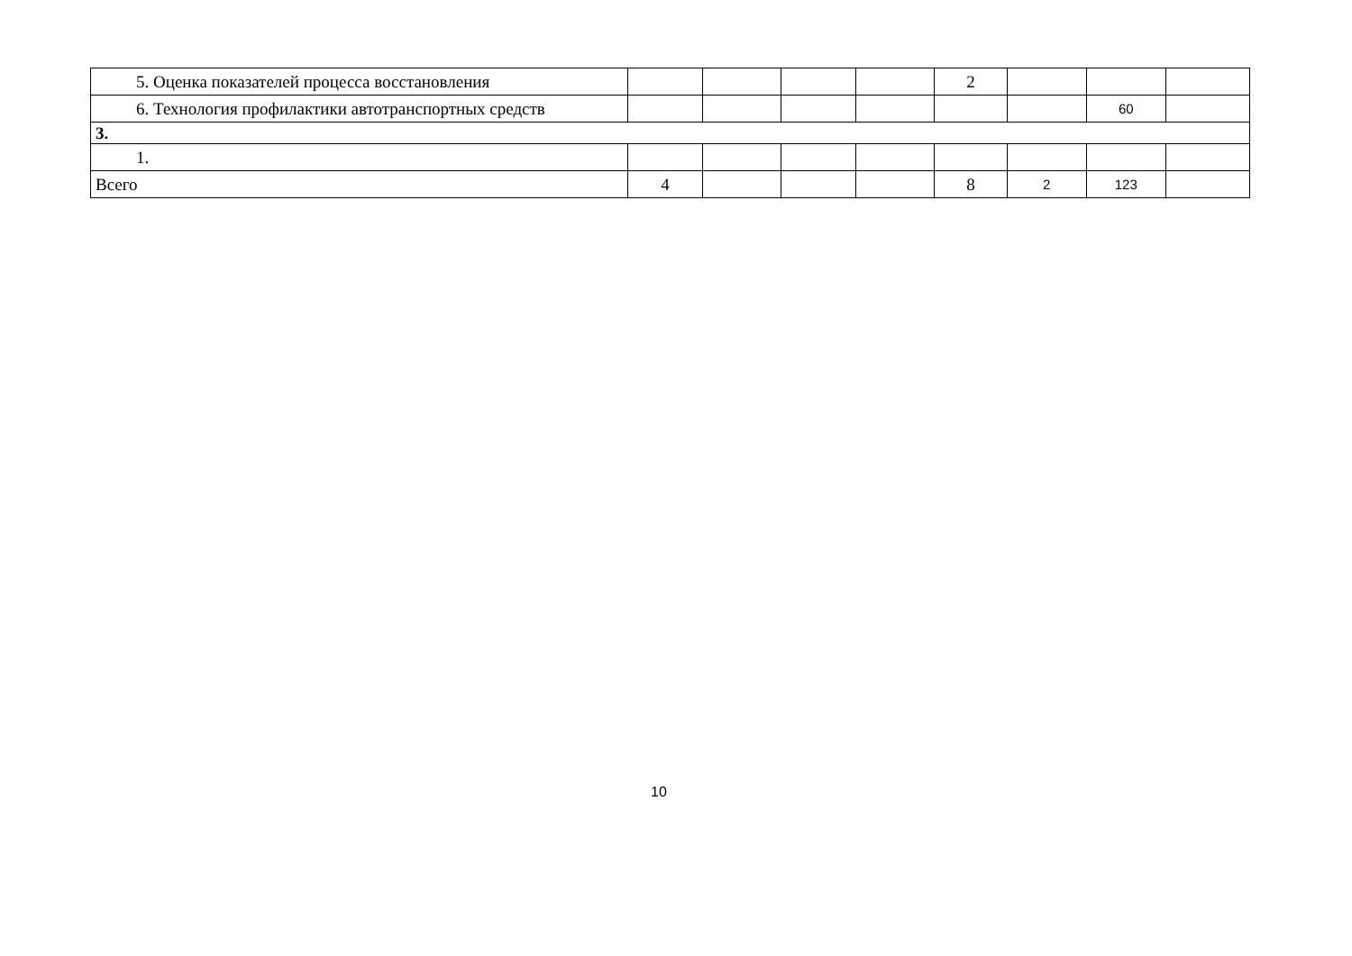| 5. Оценка показателей процесса восстановления | | | | | 2 | | | |
| 6. Технология профилактики автотранспортных средств | | | | | | | 60 | |
| 3. | | | | | | | | |
| 1. | | | | | | | | |
| Всего | 4 | | | | 8 | 2 | 123 | |
10